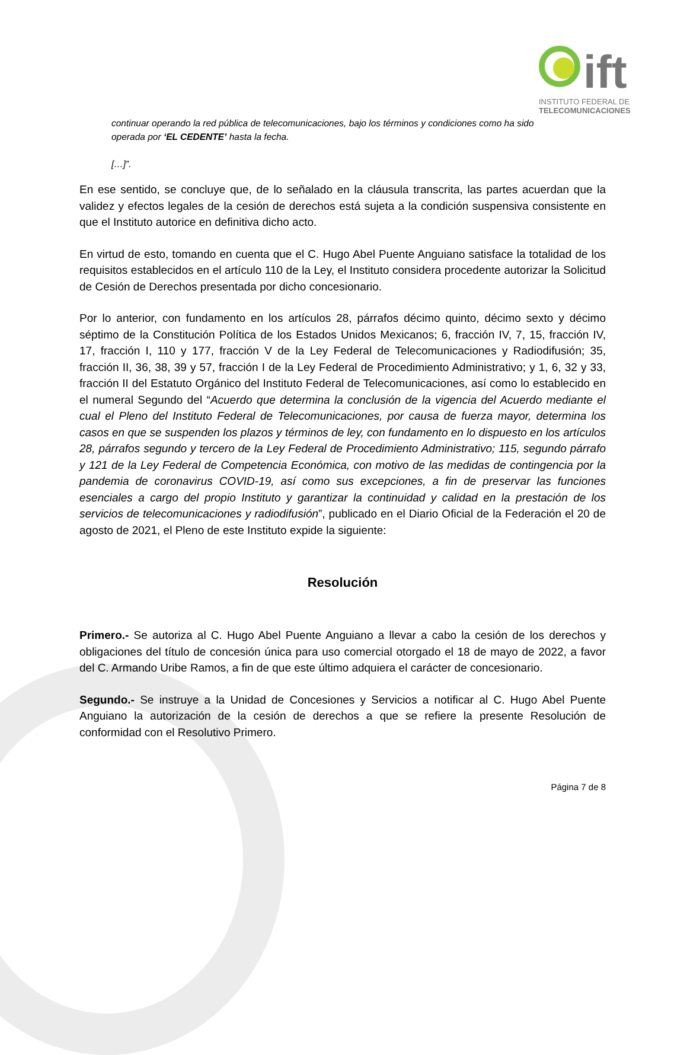ift
INSTITUTO FEDERAL DE
TELECOMUNICACIONES
continuar operando la red pública de telecomunicaciones, bajo los términos y condiciones como ha sido operada por ‘EL CEDENTE’ hasta la fecha.
[…]”.
En ese sentido, se concluye que, de lo señalado en la cláusula transcrita, las partes acuerdan que la validez y efectos legales de la cesión de derechos está sujeta a la condición suspensiva consistente en que el Instituto autorice en definitiva dicho acto.
En virtud de esto, tomando en cuenta que el C. Hugo Abel Puente Anguiano satisface la totalidad de los requisitos establecidos en el artículo 110 de la Ley, el Instituto considera procedente autorizar la Solicitud de Cesión de Derechos presentada por dicho concesionario.
Por lo anterior, con fundamento en los artículos 28, párrafos décimo quinto, décimo sexto y décimo séptimo de la Constitución Política de los Estados Unidos Mexicanos; 6, fracción IV, 7, 15, fracción IV, 17, fracción I, 110 y 177, fracción V de la Ley Federal de Telecomunicaciones y Radiodifusión; 35, fracción II, 36, 38, 39 y 57, fracción I de la Ley Federal de Procedimiento Administrativo; y 1, 6, 32 y 33, fracción II del Estatuto Orgánico del Instituto Federal de Telecomunicaciones, así como lo establecido en el numeral Segundo del “Acuerdo que determina la conclusión de la vigencia del Acuerdo mediante el cual el Pleno del Instituto Federal de Telecomunicaciones, por causa de fuerza mayor, determina los casos en que se suspenden los plazos y términos de ley, con fundamento en lo dispuesto en los artículos 28, párrafos segundo y tercero de la Ley Federal de Procedimiento Administrativo; 115, segundo párrafo y 121 de la Ley Federal de Competencia Económica, con motivo de las medidas de contingencia por la pandemia de coronavirus COVID-19, así como sus excepciones, a fin de preservar las funciones esenciales a cargo del propio Instituto y garantizar la continuidad y calidad en la prestación de los servicios de telecomunicaciones y radiodifusión”, publicado en el Diario Oficial de la Federación el 20 de agosto de 2021, el Pleno de este Instituto expide la siguiente:
Resolución
Primero.- Se autoriza al C. Hugo Abel Puente Anguiano a llevar a cabo la cesión de los derechos y obligaciones del título de concesión única para uso comercial otorgado el 18 de mayo de 2022, a favor del C. Armando Uribe Ramos, a fin de que este último adquiera el carácter de concesionario.
Segundo.- Se instruye a la Unidad de Concesiones y Servicios a notificar al C. Hugo Abel Puente Anguiano la autorización de la cesión de derechos a que se refiere la presente Resolución de conformidad con el Resolutivo Primero.
Página 7 de 8